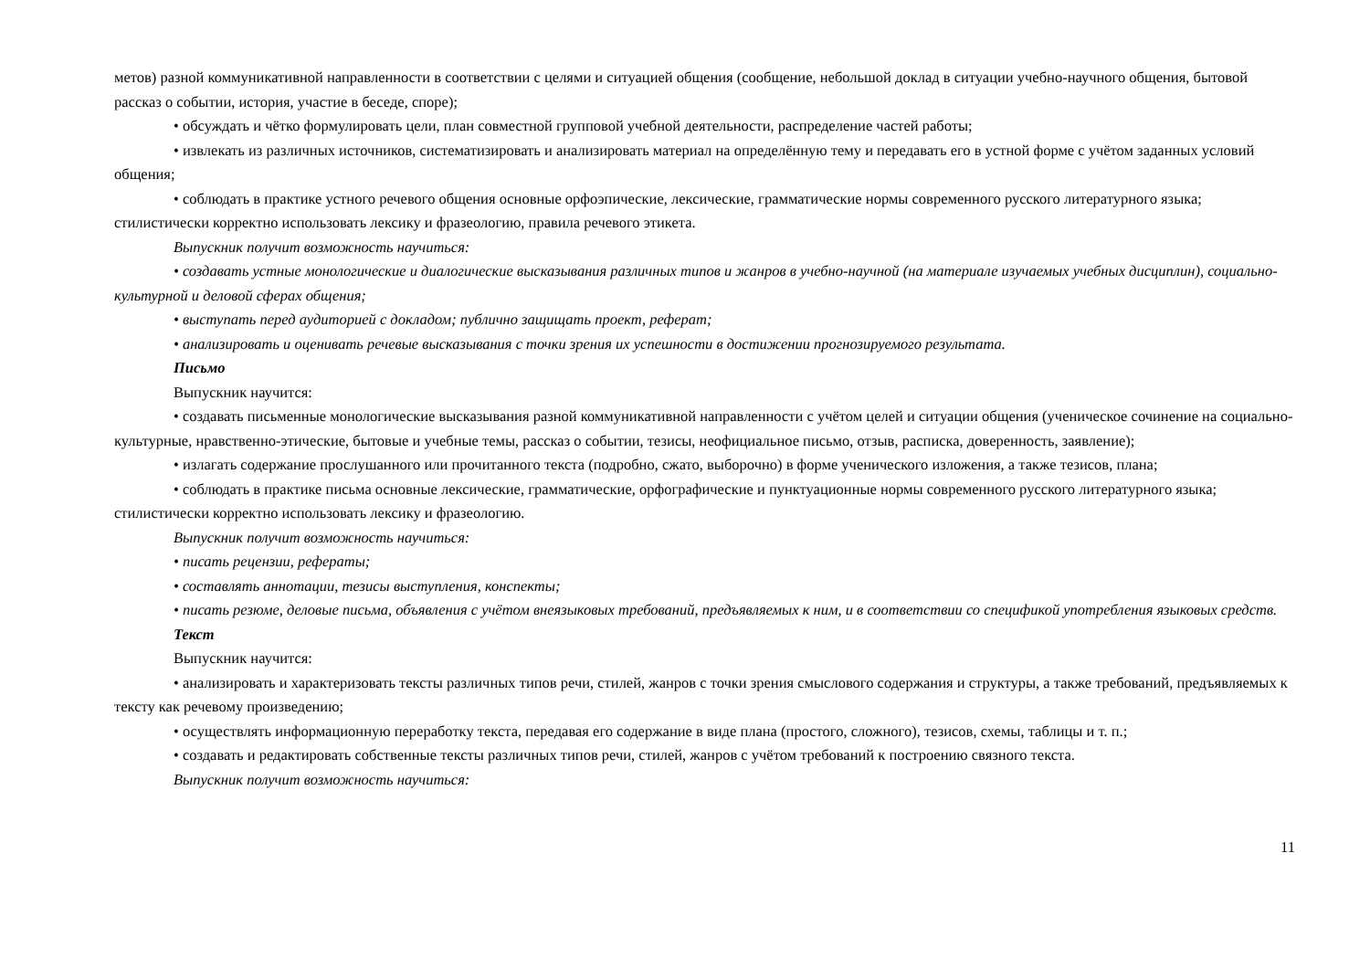метов) разной коммуникативной направленности в соответствии с целями и ситуацией общения (сообщение, небольшой доклад в ситуации учебно-научного общения, бытовой рассказ о событии, история, участие в беседе, споре);
• обсуждать и чётко формулировать цели, план совместной групповой учебной деятельности, распределение частей работы;
• извлекать из различных источников, систематизировать и анализировать материал на определённую тему и передавать его в устной форме с учётом заданных условий общения;
• соблюдать в практике устного речевого общения основные орфоэпические, лексические, грамматические нормы современного русского литературного языка; стилистически корректно использовать лексику и фразеологию, правила речевого этикета.
Выпускник получит возможность научиться:
• создавать устные монологические и диалогические высказывания различных типов и жанров в учебно-научной (на материале изучаемых учебных дисциплин), социально-культурной и деловой сферах общения;
• выступать перед аудиторией с докладом; публично защищать проект, реферат;
• анализировать и оценивать речевые высказывания с точки зрения их успешности в достижении прогнозируемого результата.
Письмо
Выпускник научится:
• создавать письменные монологические высказывания разной коммуникативной направленности с учётом целей и ситуации общения (ученическое сочинение на социально-культурные, нравственно-этические, бытовые и учебные темы, рассказ о событии, тезисы, неофициальное письмо, отзыв, расписка, доверенность, заявление);
• излагать содержание прослушанного или прочитанного текста (подробно, сжато, выборочно) в форме ученического изложения, а также тезисов, плана;
• соблюдать в практике письма основные лексические, грамматические, орфографические и пунктуационные нормы современного русского литературного языка; стилистически корректно использовать лексику и фразеологию.
Выпускник получит возможность научиться:
• писать рецензии, рефераты;
• составлять аннотации, тезисы выступления, конспекты;
• писать резюме, деловые письма, объявления с учётом внеязыковых требований, предъявляемых к ним, и в соответствии со спецификой употребления языковых средств.
Текст
Выпускник научится:
• анализировать и характеризовать тексты различных типов речи, стилей, жанров с точки зрения смыслового содержания и структуры, а также требований, предъявляемых к тексту как речевому произведению;
• осуществлять информационную переработку текста, передавая его содержание в виде плана (простого, сложного), тезисов, схемы, таблицы и т. п.;
• создавать и редактировать собственные тексты различных типов речи, стилей, жанров с учётом требований к построению связного текста.
Выпускник получит возможность научиться:
11